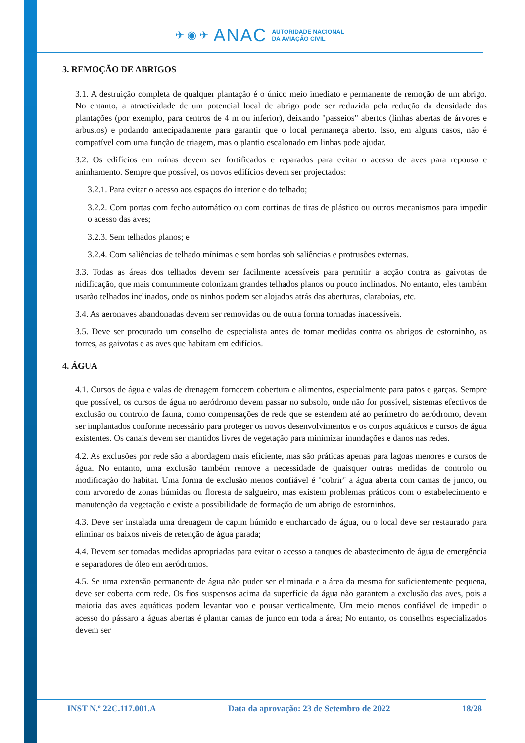✈ ◉ ✈ ANAC AUTORIDADE NACIONAL
DA AVIAÇÃO CIVIL
3. REMOÇÃO DE ABRIGOS
3.1. A destruição completa de qualquer plantação é o único meio imediato e permanente de remoção de um abrigo. No entanto, a atractividade de um potencial local de abrigo pode ser reduzida pela redução da densidade das plantações (por exemplo, para centros de 4 m ou inferior), deixando "passeios" abertos (linhas abertas de árvores e arbustos) e podando antecipadamente para garantir que o local permaneça aberto. Isso, em alguns casos, não é compatível com uma função de triagem, mas o plantio escalonado em linhas pode ajudar.
3.2. Os edifícios em ruínas devem ser fortificados e reparados para evitar o acesso de aves para repouso e aninhamento. Sempre que possível, os novos edifícios devem ser projectados:
3.2.1. Para evitar o acesso aos espaços do interior e do telhado;
3.2.2. Com portas com fecho automático ou com cortinas de tiras de plástico ou outros mecanismos para impedir o acesso das aves;
3.2.3. Sem telhados planos; e
3.2.4. Com saliências de telhado mínimas e sem bordas sob saliências e protrusões externas.
3.3. Todas as áreas dos telhados devem ser facilmente acessíveis para permitir a acção contra as gaivotas de nidificação, que mais comummente colonizam grandes telhados planos ou pouco inclinados. No entanto, eles também usarão telhados inclinados, onde os ninhos podem ser alojados atrás das aberturas, claraboias, etc.
3.4. As aeronaves abandonadas devem ser removidas ou de outra forma tornadas inacessíveis.
3.5. Deve ser procurado um conselho de especialista antes de tomar medidas contra os abrigos de estorninho, as torres, as gaivotas e as aves que habitam em edifícios.
4. ÁGUA
4.1. Cursos de água e valas de drenagem fornecem cobertura e alimentos, especialmente para patos e garças. Sempre que possível, os cursos de água no aeródromo devem passar no subsolo, onde não for possível, sistemas efectivos de exclusão ou controlo de fauna, como compensações de rede que se estendem até ao perímetro do aeródromo, devem ser implantados conforme necessário para proteger os novos desenvolvimentos e os corpos aquáticos e cursos de água existentes. Os canais devem ser mantidos livres de vegetação para minimizar inundações e danos nas redes.
4.2. As exclusões por rede são a abordagem mais eficiente, mas são práticas apenas para lagoas menores e cursos de água. No entanto, uma exclusão também remove a necessidade de quaisquer outras medidas de controlo ou modificação do habitat. Uma forma de exclusão menos confiável é "cobrir" a água aberta com camas de junco, ou com arvoredo de zonas húmidas ou floresta de salgueiro, mas existem problemas práticos com o estabelecimento e manutenção da vegetação e existe a possibilidade de formação de um abrigo de estorninhos.
4.3. Deve ser instalada uma drenagem de capim húmido e encharcado de água, ou o local deve ser restaurado para eliminar os baixos níveis de retenção de água parada;
4.4. Devem ser tomadas medidas apropriadas para evitar o acesso a tanques de abastecimento de água de emergência e separadores de óleo em aeródromos.
4.5. Se uma extensão permanente de água não puder ser eliminada e a área da mesma for suficientemente pequena, deve ser coberta com rede. Os fios suspensos acima da superfície da água não garantem a exclusão das aves, pois a maioria das aves aquáticas podem levantar voo e pousar verticalmente. Um meio menos confiável de impedir o acesso do pássaro a águas abertas é plantar camas de junco em toda a área; No entanto, os conselhos especializados devem ser
INST N.º 22C.117.001.A Data da aprovação: 23 de Setembro de 2022 18/28